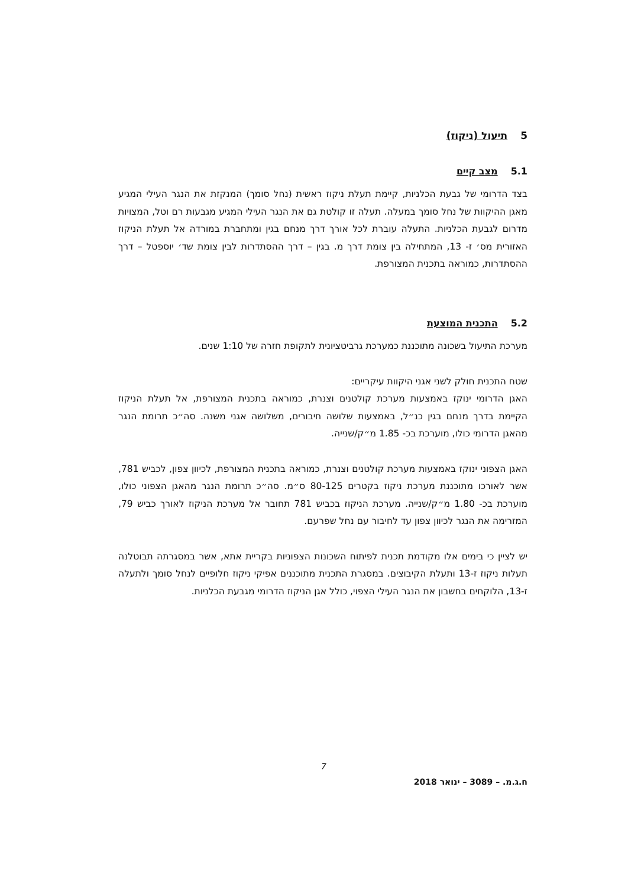5 תיעול (ניקוז)
5.1 מצב קיים
בצד הדרומי של גבעת הכלניות, קיימת תעלת ניקוז ראשית (נחל סומך) המנקזת את הנגר העילי המגיע מאגן ההיקוות של נחל סומך במעלה. תעלה זו קולטת גם את הנגר העילי המגיע מגבעות רם וטל, המצויות מדרום לגבעת הכלניות. התעלה עוברת לכל אורך דרך מנחם בגין ומתחברת במורדה אל תעלת הניקוז האזורית מס׳ ז- 13, המתחילה בין צומת דרך מ. בגין – דרך ההסתדרות לבין צומת שד׳ יוספטל – דרך ההסתדרות, כמוראה בתכנית המצורפת.
5.2 התכנית המוצעת
מערכת התיעול בשכונה מתוכננת כמערכת גרביטציונית לתקופת חזרה של 1:10 שנים.
שטח התכנית חולק לשני אגני היקוות עיקריים:
האגן הדרומי ינוקז באמצעות מערכת קולטנים וצנרת, כמוראה בתכנית המצורפת, אל תעלת הניקוז הקיימת בדרך מנחם בגין כנ״ל, באמצעות שלושה חיבורים, משלושה אגני משנה. סה״כ תרומת הנגר מהאגן הדרומי כולו, מוערכת בכ- 1.85 מ״ק/שנייה.
האגן הצפוני ינוקז באמצעות מערכת קולטנים וצנרת, כמוראה בתכנית המצורפת, לכיוון צפון, לכביש 781, אשר לאורכו מתוכננת מערכת ניקוז בקטרים 80-125 ס״מ. סה״כ תרומת הנגר מהאגן הצפוני כולו, מוערכת בכ- 1.80 מ״ק/שנייה. מערכת הניקוז בכביש 781 תחובר אל מערכת הניקוז לאורך כביש 79, המזרימה את הנגר לכיוון צפון עד לחיבור עם נחל שפרעם.
יש לציין כי בימים אלו מקודמת תכנית לפיתוח השכונות הצפוניות בקריית אתא, אשר במסגרתה תבוטלנה תעלות ניקוז ז-13 ותעלת הקיבוצים. במסגרת התכנית מתוכננים אפיקי ניקוז חלופיים לנחל סומך ולתעלה ז-13, הלוקחים בחשבון את הנגר העילי הצפוי, כולל אגן הניקוז הדרומי מגבעת הכלניות.
7
ח.ג.מ. – 3089 – ינואר 2018